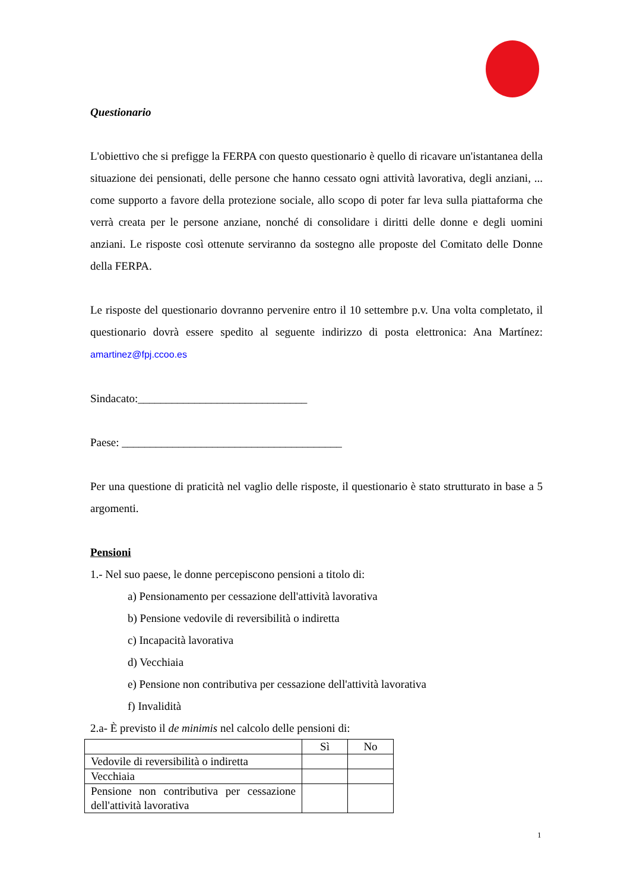Questionario
L'obiettivo che si prefigge la FERPA con questo questionario è quello di ricavare un'istantanea della situazione dei pensionati, delle persone che hanno cessato ogni attività lavorativa, degli anziani, ... come supporto a favore della protezione sociale, allo scopo di poter far leva sulla piattaforma che verrà creata per le persone anziane, nonché di consolidare i diritti delle donne e degli uomini anziani. Le risposte così ottenute serviranno da sostegno alle proposte del Comitato delle Donne della FERPA.
Le risposte del questionario dovranno pervenire entro il 10 settembre p.v. Una volta completato, il questionario dovrà essere spedito al seguente indirizzo di posta elettronica: Ana Martínez: amartinez@fpj.ccoo.es
Sindacato:______________________________
Paese: _______________________________________
Per una questione di praticità nel vaglio delle risposte, il questionario è stato strutturato in base a 5 argomenti.
Pensioni
1.- Nel suo paese, le donne percepiscono pensioni a titolo di:
a) Pensionamento per cessazione dell'attività lavorativa
b) Pensione vedovile di reversibilità o indiretta
c) Incapacità lavorativa
d) Vecchiaia
e) Pensione non contributiva per cessazione dell'attività lavorativa
f) Invalidità
2.a- È previsto il de minimis nel calcolo delle pensioni di:
| | Sì | No |
| Vedovile di reversibilità o indiretta | | |
| Vecchiaia | | |
| Pensione non contributiva per cessazione dell'attività lavorativa | | |
1